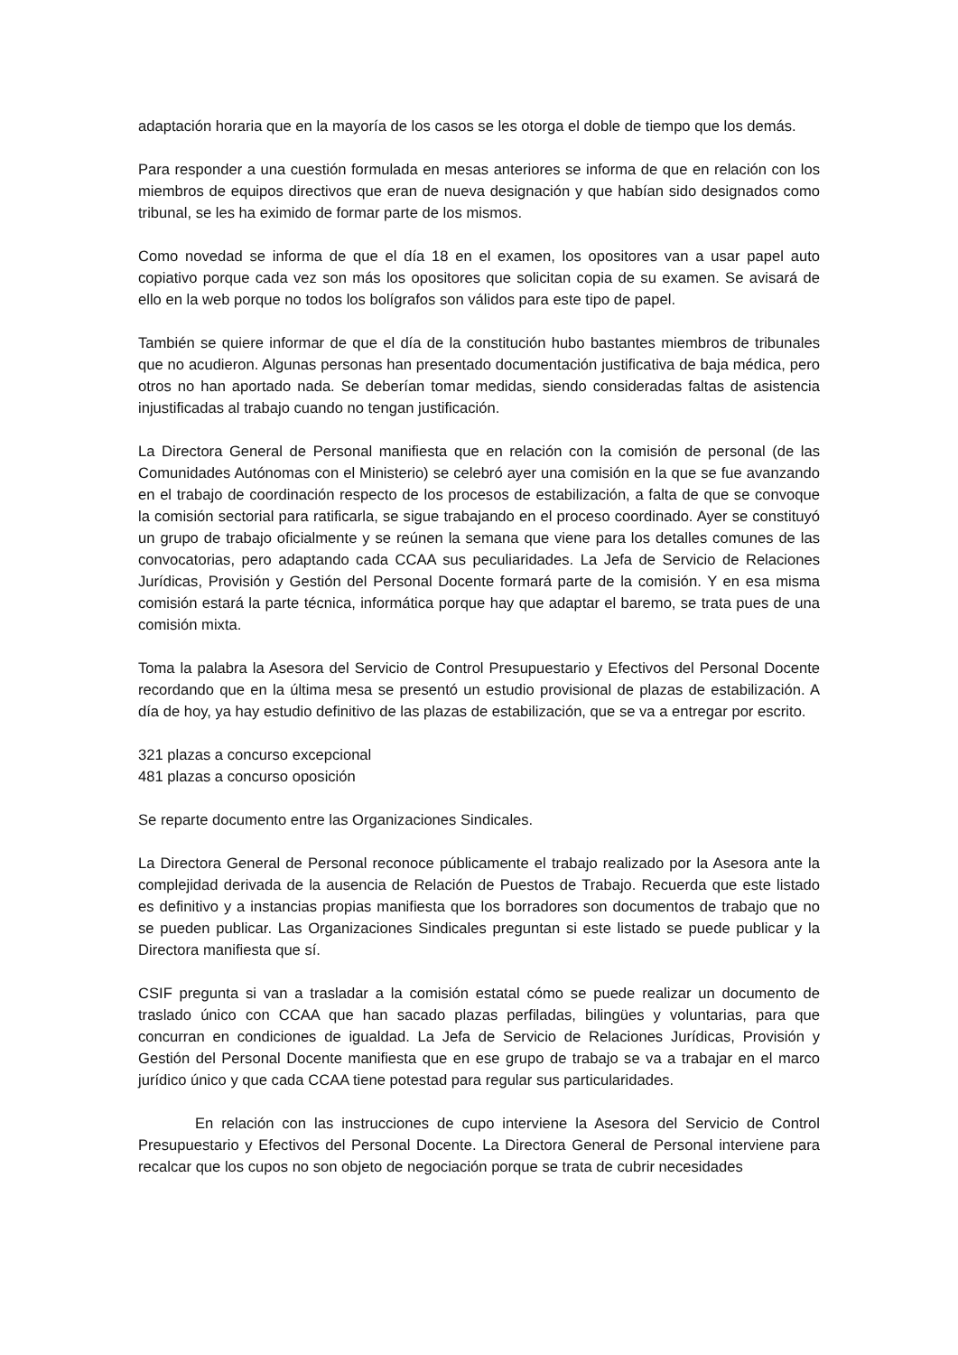adaptación horaria que en la mayoría de los casos se les otorga el doble de tiempo que los demás.
Para responder a una cuestión formulada en mesas anteriores se informa de que en relación con los miembros de equipos directivos que eran de nueva designación y que habían sido designados como tribunal, se les ha eximido de formar parte de los mismos.
Como novedad se informa de que el día 18 en el examen, los opositores van a usar papel auto copiativo porque cada vez son más los opositores que solicitan copia de su examen. Se avisará de ello en la web porque no todos los bolígrafos son válidos para este tipo de papel.
También se quiere informar de que el día de la constitución hubo bastantes miembros de tribunales que no acudieron. Algunas personas han presentado documentación justificativa de baja médica, pero otros no han aportado nada. Se deberían tomar medidas, siendo consideradas faltas de asistencia injustificadas al trabajo cuando no tengan justificación.
La Directora General de Personal manifiesta que en relación con la comisión de personal (de las Comunidades Autónomas con el Ministerio) se celebró ayer una comisión en la que se fue avanzando en el trabajo de coordinación respecto de los procesos de estabilización, a falta de que se convoque la comisión sectorial para ratificarla, se sigue trabajando en el proceso coordinado. Ayer se constituyó un grupo de trabajo oficialmente y se reúnen la semana que viene para los detalles comunes de las convocatorias, pero adaptando cada CCAA sus peculiaridades. La Jefa de Servicio de Relaciones Jurídicas, Provisión y Gestión del Personal Docente formará parte de la comisión. Y en esa misma comisión estará la parte técnica, informática porque hay que adaptar el baremo, se trata pues de una comisión mixta.
Toma la palabra la Asesora del Servicio de Control Presupuestario y Efectivos del Personal Docente recordando que en la última mesa se presentó un estudio provisional de plazas de estabilización. A día de hoy, ya hay estudio definitivo de las plazas de estabilización, que se va a entregar por escrito.
321 plazas a concurso excepcional
481 plazas a concurso oposición
Se reparte documento entre las Organizaciones Sindicales.
La Directora General de Personal reconoce públicamente el trabajo realizado por la Asesora ante la complejidad derivada de la ausencia de Relación de Puestos de Trabajo. Recuerda que este listado es definitivo y a instancias propias manifiesta que los borradores son documentos de trabajo que no se pueden publicar. Las Organizaciones Sindicales preguntan si este listado se puede publicar y la Directora manifiesta que sí.
CSIF pregunta si van a trasladar a la comisión estatal cómo se puede realizar un documento de traslado único con CCAA que han sacado plazas perfiladas, bilingües y voluntarias, para que concurran en condiciones de igualdad. La Jefa de Servicio de Relaciones Jurídicas, Provisión y Gestión del Personal Docente manifiesta que en ese grupo de trabajo se va a trabajar en el marco jurídico único y que cada CCAA tiene potestad para regular sus particularidades.
En relación con las instrucciones de cupo interviene la Asesora del Servicio de Control Presupuestario y Efectivos del Personal Docente. La Directora General de Personal interviene para recalcar que los cupos no son objeto de negociación porque se trata de cubrir necesidades